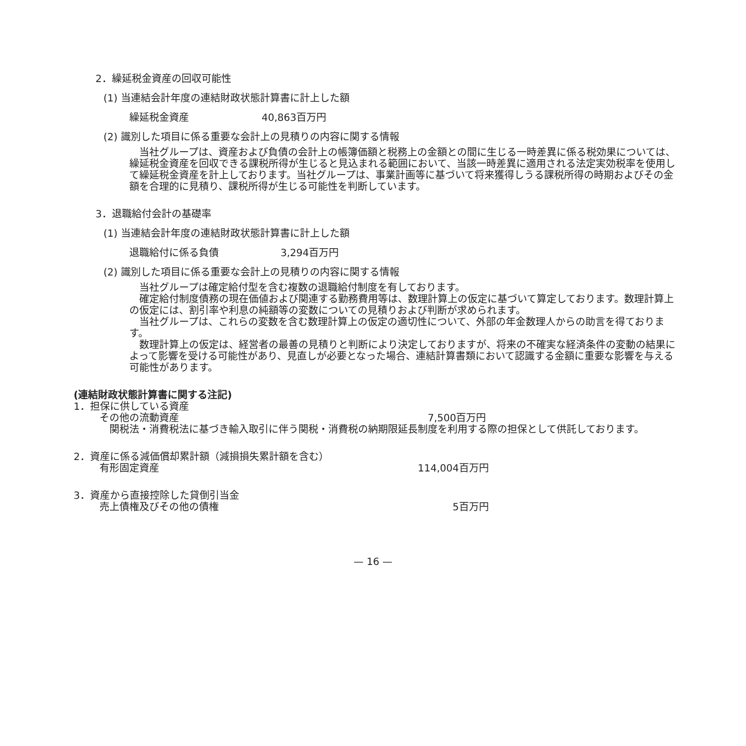2．繰延税金資産の回収可能性
(1) 当連結会計年度の連結財政状態計算書に計上した額
繰延税金資産 40,863百万円
(2) 識別した項目に係る重要な会計上の見積りの内容に関する情報
　当社グループは、資産および負債の会計上の帳簿価額と税務上の金額との間に生じる一時差異に係る税効果については、繰延税金資産を回収できる課税所得が生じると見込まれる範囲において、当該一時差異に適用される法定実効税率を使用して繰延税金資産を計上しております。当社グループは、事業計画等に基づいて将来獲得しうる課税所得の時期およびその金額を合理的に見積り、課税所得が生じる可能性を判断しています。
3．退職給付会計の基礎率
(1) 当連結会計年度の連結財政状態計算書に計上した額
退職給付に係る負債 3,294百万円
(2) 識別した項目に係る重要な会計上の見積りの内容に関する情報
　当社グループは確定給付型を含む複数の退職給付制度を有しております。
　確定給付制度債務の現在価値および関連する勤務費用等は、数理計算上の仮定に基づいて算定しております。数理計算上の仮定には、割引率や利息の純額等の変数についての見積りおよび判断が求められます。
　当社グループは、これらの変数を含む数理計算上の仮定の適切性について、外部の年金数理人からの助言を得ております。
　数理計算上の仮定は、経営者の最善の見積りと判断により決定しておりますが、将来の不確実な経済条件の変動の結果によって影響を受ける可能性があり、見直しが必要となった場合、連結計算書類において認識する金額に重要な影響を与える可能性があります。
(連結財政状態計算書に関する注記)
1．担保に供している資産
その他の流動資産 7,500百万円
　関税法・消費税法に基づき輸入取引に伴う関税・消費税の納期限延長制度を利用する際の担保として供託しております。
2．資産に係る減価償却累計額（減損損失累計額を含む）
有形固定資産 114,004百万円
3．資産から直接控除した貸倒引当金
売上債権及びその他の債権 5百万円
— 16 —